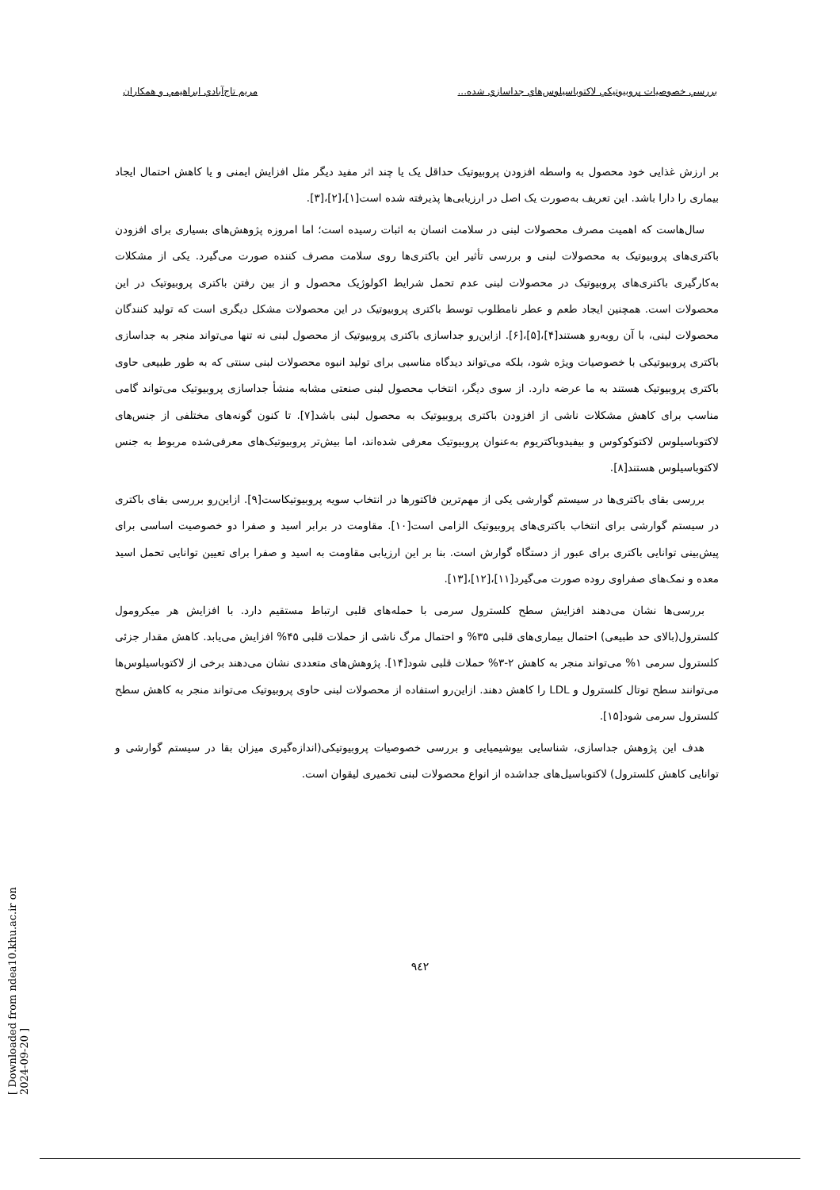بررسي خصوصيات پروبيوتيكي لاكتوباسيلوس‌هاي جداسازي شده... مريم تاج‌آبادي ابراهيمي و همكاران
بر ارزش غذایی خود محصول به واسطه افزودن پروبیوتیک حداقل یک یا چند اثر مفید دیگر مثل افزایش ایمنی و یا کاهش احتمال ایجاد بیماری را دارا باشد. این تعریف به‌صورت یک اصل در ارزیابی‌ها پذیرفته شده است[۱]،[۲]،[۳].
سال‌هاست که اهمیت مصرف محصولات لبنی در سلامت انسان به اثبات رسیده است؛ اما امروزه پژوهش‌های بسیاری برای افزودن باکتری‌های پروبیوتیک به محصولات لبنی و بررسی تأثیر این باکتری‌ها روی سلامت مصرف کننده صورت می‌گیرد. یکی از مشکلات به‌کارگیری باکتری‌های پروبیوتیک در محصولات لبنی عدم تحمل شرایط اکولوژیک محصول و از بین رفتن باکتری پروبیوتیک در این محصولات است. همچنین ایجاد طعم و عطر نامطلوب توسط باکتری پروبیوتیک در این محصولات مشکل دیگری است که تولید کنندگان محصولات لبنی، با آن روبه‌رو هستند[۴]،[۵]،[۶]. ازاین‌رو جداسازی باکتری پروبیوتیک از محصول لبنی نه تنها می‌تواند منجر به جداسازی باکتری پروبیوتیکی با خصوصیات ویژه شود، بلکه می‌تواند دیدگاه مناسبی برای تولید انبوه محصولات لبنی سنتی که به طور طبیعی حاوی باکتری پروبیوتیک هستند به ما عرضه دارد. از سوی دیگر، انتخاب محصول لبنی صنعتی مشابه منشأ جداسازی پروبیوتیک می‌تواند گامی مناسب برای کاهش مشکلات ناشی از افزودن باکتری پروبیوتیک به محصول لبنی باشد[۷]. تا کنون گونه‌های مختلفی از جنس‌های لاکتوباسیلوس لاکتوکوکوس و بیفیدوباکتریوم به‌عنوان پروبیوتیک معرفی شده‌اند، اما بیش‌تر پروبیوتیک‌های معرفی‌شده مربوط به جنس لاکتوباسیلوس هستند[۸].
بررسی بقای باکتری‌ها در سیستم گوارشی یکی از مهم‌ترین فاکتورها در انتخاب سویه پروبیوتیکاست[۹]. ازاین‌رو بررسی بقای باکتری در سیستم گوارشی برای انتخاب باکتری‌های پروبیوتیک الزامی است[۱۰]. مقاومت در برابر اسید و صفرا دو خصوصیت اساسی برای پیش‌بینی توانایی باکتری برای عبور از دستگاه گوارش است. بنا بر این ارزیابی مقاومت به اسید و صفرا برای تعیین توانایی تحمل اسید معده و نمک‌های صفراوی روده صورت می‌گیرد[۱۱]،[۱۲]،[۱۳].
بررسی‌ها نشان می‌دهند افزایش سطح کلسترول سرمی با حمله‌های قلبی ارتباط مستقیم دارد. با افزایش هر میکرومول کلسترول(بالای حد طبیعی) احتمال بیماری‌های قلبی ۳۵% و احتمال مرگ ناشی از حملات قلبی ۴۵% افزایش می‌یابد. کاهش مقدار جزئی کلسترول سرمی ۱% می‌تواند منجر به کاهش ۲-۳% حملات قلبی شود[۱۴]. پژوهش‌های متعددی نشان می‌دهند برخی از لاکتوباسیلوس‌ها می‌توانند سطح توتال کلسترول و LDL را کاهش دهند. ازاین‌رو استفاده از محصولات لبنی حاوی پروبیوتیک می‌تواند منجر به کاهش سطح کلسترول سرمی شود[۱۵].
هدف این پژوهش جداسازی، شناسایی بیوشیمیایی و بررسی خصوصیات پروبیوتیکی(اندازه‌گیری میزان بقا در سیستم گوارشی و توانایی کاهش کلسترول) لاکتوباسیل‌های جداشده از انواع محصولات لبنی تخمیری لیقوان است.
۹٤۲
[ Downloaded from ndea10.khu.ac.ir on 2024-09-20 ]